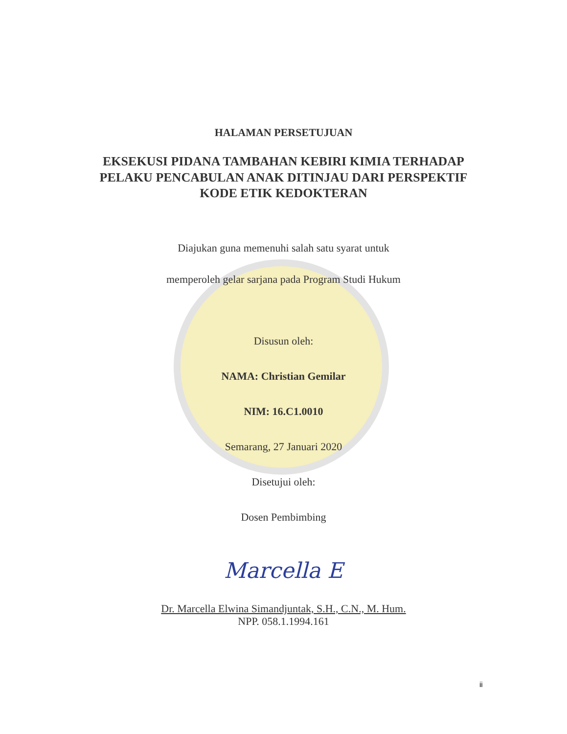HALAMAN PERSETUJUAN
EKSEKUSI PIDANA TAMBAHAN KEBIRI KIMIA TERHADAP
PELAKU PENCABULAN ANAK DITINJAU DARI PERSPEKTIF
KODE ETIK KEDOKTERAN
Diajukan guna memenuhi salah satu syarat untuk
memperoleh gelar sarjana pada Program Studi Hukum
Disusun oleh:
NAMA: Christian Gemilar
NIM: 16.C1.0010
Semarang, 27 Januari 2020
Disetujui oleh:
Dosen Pembimbing
Marcella E
Dr. Marcella Elwina Simandjuntak, S.H., C.N., M. Hum.
NPP. 058.1.1994.161
ii